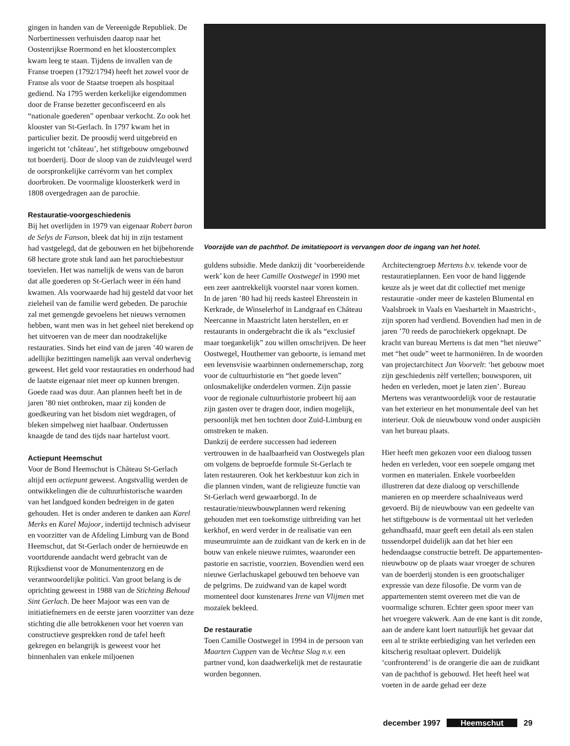gingen in handen van de Vereenigde Republiek. De Norbertinessen verhuisden daarop naar het Oostenrijkse Roermond en het kloostercomplex kwam leeg te staan. Tijdens de invallen van de Franse troepen (1792/1794) heeft het zowel voor de Franse als voor de Staatse troepen als hospitaal gediend. Na 1795 werden kerkelijke eigendommen door de Franse bezetter geconfisceerd en als “nationale goederen” openbaar verkocht. Zo ook het klooster van St-Gerlach. In 1797 kwam het in particulier bezit. De proosdij werd uitgebreid en ingericht tot ‘château’, het stiftgebouw omgebouwd tot boerderij. Door de sloop van de zuidvleugel werd de oorspronkelijke carrévorm van het complex doorbroken. De voormalige kloosterkerk werd in 1808 overgedragen aan de parochie.
Restauratie-voorgeschiedenis
Bij het overlijden in 1979 van eigenaar Robert baron de Selys de Fanson, bleek dat hij in zijn testament had vastgelegd, dat de gebouwen en het bijbehorende 68 hectare grote stuk land aan het parochiebestuur toevielen. Het was namelijk de wens van de baron dat alle goederen op St-Gerlach weer in één hand kwamen. Als voorwaarde had hij gesteld dat voor het zieleheil van de familie werd gebeden. De parochie zal met gemengde gevoelens het nieuws vernomen hebben, want men was in het geheel niet berekend op het uitvoeren van de meer dan noodzakelijke restauraties. Sinds het eind van de jaren ’40 waren de adellijke bezittingen namelijk aan verval onderhevig geweest. Het geld voor restauraties en onderhoud had de laatste eigenaar niet meer op kunnen brengen. Goede raad was duur. Aan plannen heeft het in de jaren ’80 niet ontbroken, maar zij konden de goedkeuring van het bisdom niet wegdragen, of bleken simpelweg niet haalbaar. Ondertussen knaagde de tand des tijds naar hartelust voort.
Actiepunt Heemschut
Voor de Bond Heemschut is Château St-Gerlach altijd een actiepunt geweest. Angstvallig werden de ontwikkelingen die de cultuurhistorische waarden van het landgoed konden bedreigen in de gaten gehouden. Het is onder anderen te danken aan Karel Merks en Karel Majoor, indertijd technisch adviseur en voorzitter van de Afdeling Limburg van de Bond Heemschut, dat St-Gerlach onder de hernieuwde en voortdurende aandacht werd gebracht van de Rijksdienst voor de Monumentenzorg en de verantwoordelijke politici. Van groot belang is de oprichting geweest in 1988 van de Stichting Behoud Sint Gerlach. De heer Majoor was een van de initiatiefnemers en de eerste jaren voorzitter van deze stichting die alle betrokkenen voor het voeren van constructieve gesprekken rond de tafel heeft gekregen en belangrijk is geweest voor het binnenhalen van enkele miljoenen
Voorzijde van de pachthof. De imitatiepoort is vervangen door de ingang van het hotel.
guldens subsidie. Mede dankzij dit ‘voorbereidende werk’ kon de heer Camille Oostwegel in 1990 met een zeer aantrekkelijk voorstel naar voren komen. In de jaren ’80 had hij reeds kasteel Ehrenstein in Kerkrade, de Winselerhof in Landgraaf en Château Neercanne in Maastricht laten herstellen, en er restaurants in ondergebracht die ik als “exclusief maar toegankelijk” zou willen omschrijven. De heer Oostwegel, Houthemer van geboorte, is iemand met een levensvisie waarbinnen ondernemerschap, zorg voor de cultuurhistorie en “het goede leven” onlosmakelijke onderdelen vormen. Zijn passie voor de regionale cultuurhistorie probeert hij aan zijn gasten over te dragen door, indien mogelijk, persoonlijk met hen tochten door Zuid-Limburg en omstreken te maken.
Dankzij de eerdere successen had iedereen vertrouwen in de haalbaarheid van Oostwegels plan om volgens de beproefde formule St-Gerlach te laten restaureren. Ook het kerkbestuur kon zich in die plannen vinden, want de religieuze functie van St-Gerlach werd gewaarborgd. In de restauratie/nieuwbouwplannen werd rekening gehouden met een toekomstige uitbreiding van het kerkhof, en werd verder in de realisatie van een museumruimte aan de zuidkant van de kerk en in de bouw van enkele nieuwe ruimtes, waaronder een pastorie en sacristie, voorzien. Bovendien werd een nieuwe Gerlachuskapel gebouwd ten behoeve van de pelgrims. De zuidwand van de kapel wordt momenteel door kunstenares Irene van Vlijmen met mozaïek bekleed.
De restauratie
Toen Camille Oostwegel in 1994 in de persoon van Maarten Cuppen van de Vechtse Slag n.v. een partner vond, kon daadwerkelijk met de restauratie worden begonnen.
Architectengroep Mertens b.v. tekende voor de restauratieplannen. Een voor de hand liggende keuze als je weet dat dit collectief met menige restauratie -onder meer de kastelen Blumental en Vaalsbroek in Vaals en Vaeshartelt in Maastricht-, zijn sporen had verdiend. Bovendien had men in de jaren ’70 reeds de parochiekerk opgeknapt. De kracht van bureau Mertens is dat men “het nieuwe” met “het oude” weet te harmoniëren. In de woorden van projectarchitect Jan Voorvelt: ‘het gebouw moet zijn geschiedenis zèlf vertellen; bouwsporen, uit heden en verleden, moet je laten zien’. Bureau Mertens was verantwoordelijk voor de restauratie van het exterieur en het monumentale deel van het interieur. Ook de nieuwbouw vond onder auspiciën van het bureau plaats.
Hier heeft men gekozen voor een dialoog tussen heden en verleden, voor een soepele omgang met vormen en materialen. Enkele voorbeelden illustreren dat deze dialoog op verschillende manieren en op meerdere schaalniveaus werd gevoerd. Bij de nieuwbouw van een gedeelte van het stiftgebouw is de vormentaal uit het verleden gehandhaafd, maar geeft een detail als een stalen tussendorpel duidelijk aan dat het hier een hedendaagse constructie betreft. De appartementen-nieuwbouw op de plaats waar vroeger de schuren van de boerderij stonden is een grootschaliger expressie van deze filosofie. De vorm van de appartementen stemt overeen met die van de voormalige schuren. Echter geen spoor meer van het vroegere vakwerk. Aan de ene kant is dit zonde, aan de andere kant loert natuurlijk het gevaar dat een al te strikte eerbiediging van het verleden een kitscherig resultaat oplevert. Duidelijk ‘confronterend’ is de orangerie die aan de zuidkant van de pachthof is gebouwd. Het heeft heel wat voeten in de aarde gehad eer deze
december 1997 Heemschut 29